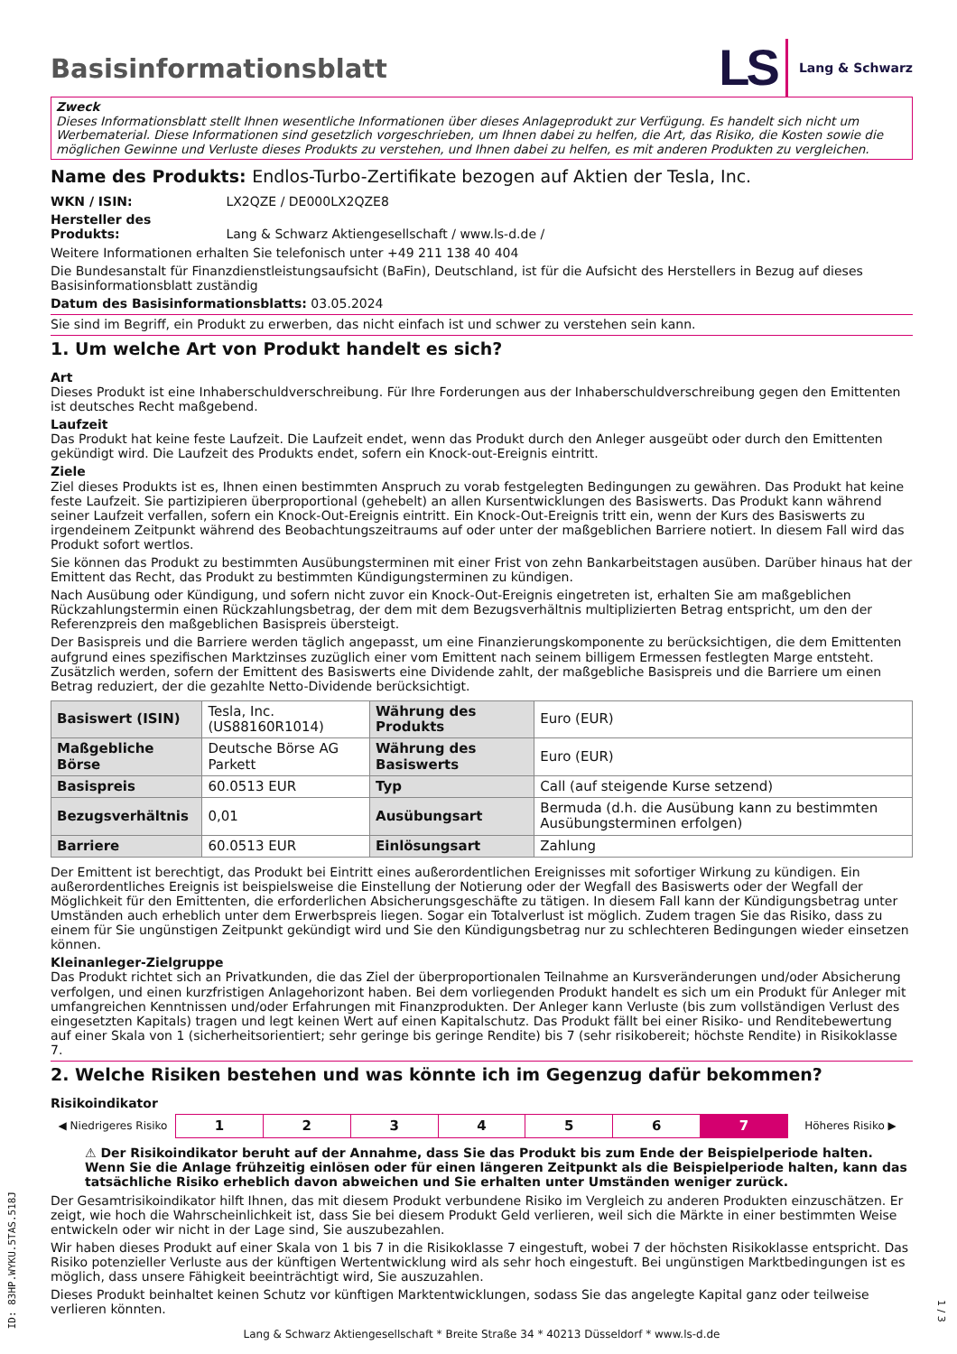Basisinformationsblatt
LS Lang & Schwarz
Zweck
Dieses Informationsblatt stellt Ihnen wesentliche Informationen über dieses Anlageprodukt zur Verfügung. Es handelt sich nicht um Werbematerial. Diese Informationen sind gesetzlich vorgeschrieben, um Ihnen dabei zu helfen, die Art, das Risiko, die Kosten sowie die möglichen Gewinne und Verluste dieses Produkts zu verstehen, und Ihnen dabei zu helfen, es mit anderen Produkten zu vergleichen.
Name des Produkts: Endlos-Turbo-Zertifikate bezogen auf Aktien der Tesla, Inc.
WKN / ISIN: LX2QZE / DE000LX2QZE8
Hersteller des Produkts: Lang & Schwarz Aktiengesellschaft / www.ls-d.de /
Weitere Informationen erhalten Sie telefonisch unter +49 211 138 40 404
Die Bundesanstalt für Finanzdienstleistungsaufsicht (BaFin), Deutschland, ist für die Aufsicht des Herstellers in Bezug auf dieses Basisinformationsblatt zuständig
Datum des Basisinformationsblatts: 03.05.2024
Sie sind im Begriff, ein Produkt zu erwerben, das nicht einfach ist und schwer zu verstehen sein kann.
1. Um welche Art von Produkt handelt es sich?
Art
Dieses Produkt ist eine Inhaberschuldverschreibung. Für Ihre Forderungen aus der Inhaberschuldverschreibung gegen den Emittenten ist deutsches Recht maßgebend.
Laufzeit
Das Produkt hat keine feste Laufzeit. Die Laufzeit endet, wenn das Produkt durch den Anleger ausgeübt oder durch den Emittenten gekündigt wird. Die Laufzeit des Produkts endet, sofern ein Knock-out-Ereignis eintritt.
Ziele
Ziel dieses Produkts ist es, Ihnen einen bestimmten Anspruch zu vorab festgelegten Bedingungen zu gewähren. Das Produkt hat keine feste Laufzeit. Sie partizipieren überproportional (gehebelt) an allen Kursentwicklungen des Basiswerts. Das Produkt kann während seiner Laufzeit verfallen, sofern ein Knock-Out-Ereignis eintritt. Ein Knock-Out-Ereignis tritt ein, wenn der Kurs des Basiswerts zu irgendeinem Zeitpunkt während des Beobachtungszeitraums auf oder unter der maßgeblichen Barriere notiert. In diesem Fall wird das Produkt sofort wertlos.
Sie können das Produkt zu bestimmten Ausübungsterminen mit einer Frist von zehn Bankarbeitstagen ausüben. Darüber hinaus hat der Emittent das Recht, das Produkt zu bestimmten Kündigungsterminen zu kündigen.
Nach Ausübung oder Kündigung, und sofern nicht zuvor ein Knock-Out-Ereignis eingetreten ist, erhalten Sie am maßgeblichen Rückzahlungstermin einen Rückzahlungsbetrag, der dem mit dem Bezugsverhältnis multiplizierten Betrag entspricht, um den der Referenzpreis den maßgeblichen Basispreis übersteigt.
Der Basispreis und die Barriere werden täglich angepasst, um eine Finanzierungskomponente zu berücksichtigen, die dem Emittenten aufgrund eines spezifischen Marktzinses zuzüglich einer vom Emittent nach seinem billigem Ermessen festlegten Marge entsteht. Zusätzlich werden, sofern der Emittent des Basiswerts eine Dividende zahlt, der maßgebliche Basispreis und die Barriere um einen Betrag reduziert, der die gezahlte Netto-Dividende berücksichtigt.
| Basiswert (ISIN) | Tesla, Inc. (US88160R1014) | Währung des Produkts | Euro (EUR) |
| Maßgebliche Börse | Deutsche Börse AG Parkett | Währung des Basiswerts | Euro (EUR) |
| Basispreis | 60.0513 EUR | Typ | Call (auf steigende Kurse setzend) |
| Bezugsverhältnis | 0,01 | Ausübungsart | Bermuda (d.h. die Ausübung kann zu bestimmten Ausübungsterminen erfolgen) |
| Barriere | 60.0513 EUR | Einlösungsart | Zahlung |
Der Emittent ist berechtigt, das Produkt bei Eintritt eines außerordentlichen Ereignisses mit sofortiger Wirkung zu kündigen. Ein außerordentliches Ereignis ist beispielsweise die Einstellung der Notierung oder der Wegfall des Basiswerts oder der Wegfall der Möglichkeit für den Emittenten, die erforderlichen Absicherungsgeschäfte zu tätigen. In diesem Fall kann der Kündigungsbetrag unter Umständen auch erheblich unter dem Erwerbspreis liegen. Sogar ein Totalverlust ist möglich. Zudem tragen Sie das Risiko, dass zu einem für Sie ungünstigen Zeitpunkt gekündigt wird und Sie den Kündigungsbetrag nur zu schlechteren Bedingungen wieder einsetzen können.
Kleinanleger-Zielgruppe
Das Produkt richtet sich an Privatkunden, die das Ziel der überproportionalen Teilnahme an Kursveränderungen und/oder Absicherung verfolgen, und einen kurzfristigen Anlagehorizont haben. Bei dem vorliegenden Produkt handelt es sich um ein Produkt für Anleger mit umfangreichen Kenntnissen und/oder Erfahrungen mit Finanzprodukten. Der Anleger kann Verluste (bis zum vollständigen Verlust des eingesetzten Kapitals) tragen und legt keinen Wert auf einen Kapitalschutz. Das Produkt fällt bei einer Risiko- und Renditebewertung auf einer Skala von 1 (sicherheitsorientiert; sehr geringe bis geringe Rendite) bis 7 (sehr risikobereit; höchste Rendite) in Risikoklasse 7.
2. Welche Risiken bestehen und was könnte ich im Gegenzug dafür bekommen?
Risikoindikator
| ◀ Niedrigeres Risiko | 1 | 2 | 3 | 4 | 5 | 6 | 7 | Höheres Risiko ▶ |
⚠ Der Risikoindikator beruht auf der Annahme, dass Sie das Produkt bis zum Ende der Beispielperiode halten. Wenn Sie die Anlage frühzeitig einlösen oder für einen längeren Zeitpunkt als die Beispielperiode halten, kann das tatsächliche Risiko erheblich davon abweichen und Sie erhalten unter Umständen weniger zurück.
Der Gesamtrisikoindikator hilft Ihnen, das mit diesem Produkt verbundene Risiko im Vergleich zu anderen Produkten einzuschätzen. Er zeigt, wie hoch die Wahrscheinlichkeit ist, dass Sie bei diesem Produkt Geld verlieren, weil sich die Märkte in einer bestimmten Weise entwickeln oder wir nicht in der Lage sind, Sie auszubezahlen.
Wir haben dieses Produkt auf einer Skala von 1 bis 7 in die Risikoklasse 7 eingestuft, wobei 7 der höchsten Risikoklasse entspricht. Das Risiko potenzieller Verluste aus der künftigen Wertentwicklung wird als sehr hoch eingestuft. Bei ungünstigen Marktbedingungen ist es möglich, dass unsere Fähigkeit beeinträchtigt wird, Sie auszuzahlen.
Dieses Produkt beinhaltet keinen Schutz vor künftigen Marktentwicklungen, sodass Sie das angelegte Kapital ganz oder teilweise verlieren könnten.
Lang & Schwarz Aktiengesellschaft * Breite Straße 34 * 40213 Düsseldorf * www.ls-d.de
ID: 83HP.WYKU.5TAS.518J
1 / 3